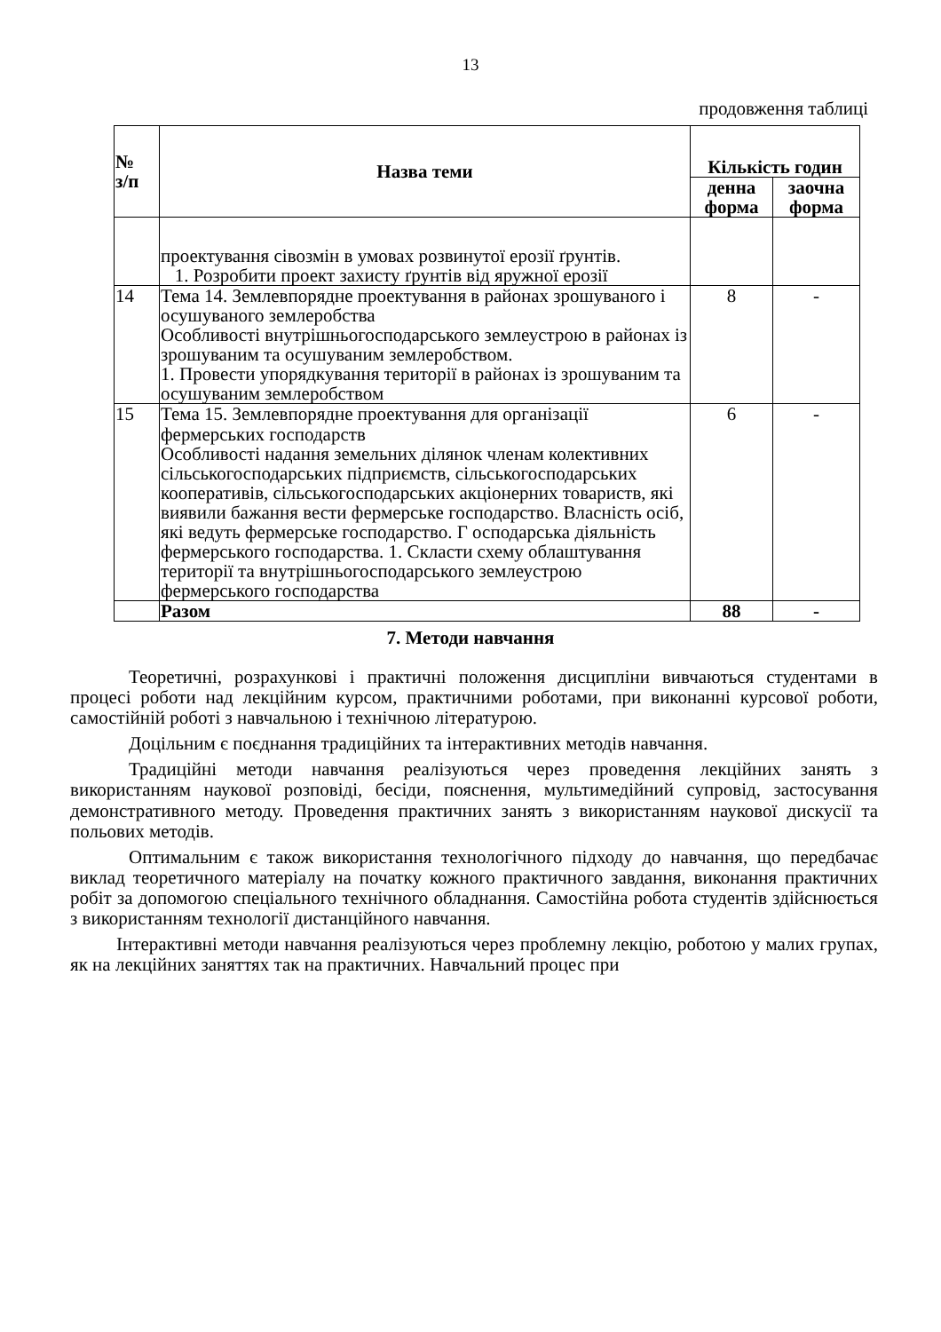13
продовження таблиці
| № з/п | Назва теми | Кількість годин | |
| --- | --- | --- | --- |
| | | денна форма | заочна форма |
| | проектування сівозмін в умовах розвинутої ерозії ґрунтів. 1. Розробити проект захисту ґрунтів від яружної ерозії | | |
| 14 | Тема 14. Землевпорядне проектування в районах зрошуваного і осушуваного землеробства Особливості внутрішньогосподарського землеустрою в районах із зрошуваним та осушуваним землеробством. 1. Провести упорядкування території в районах із зрошуваним та осушуваним землеробством | 8 | - |
| 15 | Тема 15. Землевпорядне проектування для організації фермерських господарств Особливості надання земельних ділянок членам колективних сільськогосподарських підприємств, сільськогосподарських кооперативів, сільськогосподарських акціонерних товариств, які виявили бажання вести фермерське господарство. Власність осіб, які ведуть фермерське господарство. Г осподарська діяльність фермерського господарства. 1. Скласти схему облаштування території та внутрішньогосподарського землеустрою фермерського господарства | 6 | - |
| | Разом | 88 | - |
7. Методи навчання
Теоретичні, розрахункові і практичні положення дисципліни вивчаються студентами в процесі роботи над лекційним курсом, практичними роботами, при виконанні курсової роботи, самостійній роботі з навчальною і технічною літературою.
Доцільним є поєднання традиційних та інтерактивних методів навчання.
Традиційні методи навчання реалізуються через проведення лекційних занять з використанням наукової розповіді, бесіди, пояснення, мультимедійний супровід, застосування демонстративного методу. Проведення практичних занять з використанням наукової дискусії та польових методів.
Оптимальним є також використання технологічного підходу до навчання, що передбачає виклад теоретичного матеріалу на початку кожного практичного завдання, виконання практичних робіт за допомогою спеціального технічного обладнання. Самостійна робота студентів здійснюється з використанням технології дистанційного навчання.
Інтерактивні методи навчання реалізуються через проблемну лекцію, роботою у малих групах, як на лекційних заняттях так на практичних. Навчальний процес при